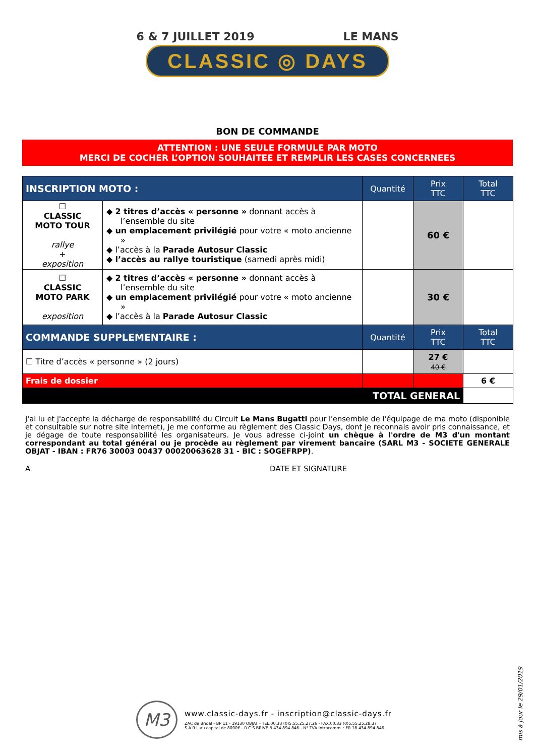6 & 7 JUILLET 2019 LE MANS
CLASSIC ◎ DAYS
BON DE COMMANDE
ATTENTION : UNE SEULE FORMULE PAR MOTO
MERCI DE COCHER L’OPTION SOUHAITEE ET REMPLIR LES CASES CONCERNEES
| INSCRIPTION MOTO : | | Quantité | Prix TTC | Total TTC |
| --- | --- | --- | --- | --- |
| ☐ CLASSIC MOTO TOUR rallye + exposition | ◆ 2 titres d’accès « personne » donnant accès à l’ensemble du site ◆ un emplacement privilégié pour votre « moto ancienne » ◆ l’accès à la Parade Autosur Classic ◆ l’accès au rallye touristique (samedi après midi) | | 60 € | |
| ☐ CLASSIC MOTO PARK exposition | ◆ 2 titres d’accès « personne » donnant accès à l’ensemble du site ◆ un emplacement privilégié pour votre « moto ancienne » ◆ l’accès à la Parade Autosur Classic | | 30 € | |
| COMMANDE SUPPLEMENTAIRE : | | Quantité | Prix TTC | Total TTC |
| ☐ Titre d’accès « personne » (2 jours) | | | 27 € 40 € | |
| Frais de dossier | | | | 6 € |
| TOTAL GENERAL | | | | |
J'ai lu et j'accepte la décharge de responsabilité du Circuit Le Mans Bugatti pour l'ensemble de l'équipage de ma moto (disponible et consultable sur notre site internet), je me conforme au règlement des Classic Days, dont je reconnais avoir pris connaissance, et je dégage de toute responsabilité les organisateurs. Je vous adresse ci-joint un chèque à l'ordre de M3 d'un montant correspondant au total général ou je procède au règlement par virement bancaire (SARL M3 - SOCIETE GENERALE OBJAT - IBAN : FR76 30003 00437 00020063628 31 - BIC : SOGEFRPP).
A DATE ET SIGNATURE
M3
www.classic-days.fr - inscription@classic-days.fr
ZAC de Bridal - BP 11 - 19130 OBJAT - TEL.00.33 (0)5.55.25.27.26 - FAX.00.33 (0)5.55.25.28.37
S.A.R.L au capital de 8000€ - R.C.S BRIVE B 434 894 846 - N° TVA Intracomm. : FR 18 434 894 846
mis à jour le 29/01/2019